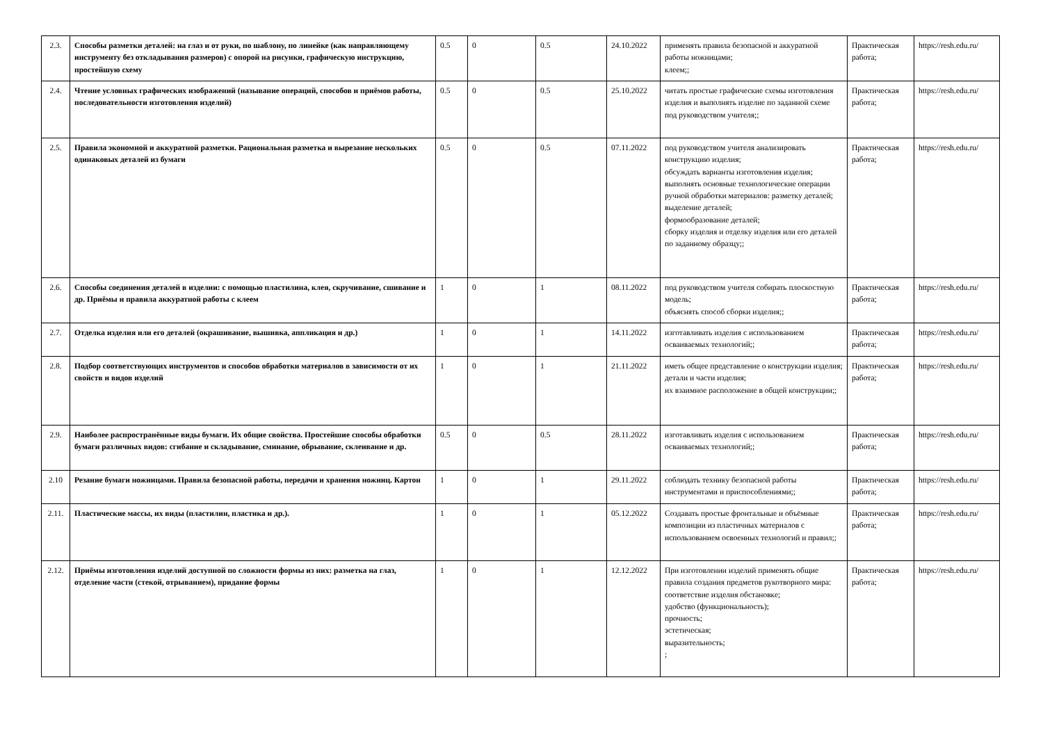| 2.3. | Способы разметки деталей: на глаз и от руки, по шаблону, по линейке (как направляющему инструменту без откладывания размеров) с опорой на рисунки, графическую инструкцию, простейшую схему | 0.5 | 0 | 0.5 | 24.10.2022 | применять правила безопасной и аккуратной работы ножницами; клеем;; | Практическая работа; | https://resh.edu.ru/ |
| 2.4. | Чтение условных графических изображений (называние операций, способов и приёмов работы, последовательности изготовления изделий) | 0.5 | 0 | 0.5 | 25.10.2022 | читать простые графические схемы изготовления изделия и выполнять изделие по заданной схеме под руководством учителя;; | Практическая работа; | https://resh.edu.ru/ |
| 2.5. | Правила экономной и аккуратной разметки. Рациональная разметка и вырезание нескольких одинаковых деталей из бумаги | 0.5 | 0 | 0.5 | 07.11.2022 | под руководством учителя анализировать конструкцию изделия; обсуждать варианты изготовления изделия; выполнять основные технологические операции ручной обработки материалов: разметку деталей; выделение деталей; формообразование деталей; сборку изделия и отделку изделия или его деталей по заданному образцу;; | Практическая работа; | https://resh.edu.ru/ |
| 2.6. | Способы соединения деталей в изделии: с помощью пластилина, клея, скручивание, сшивание и др. Приёмы и правила аккуратной работы с клеем | 1 | 0 | 1 | 08.11.2022 | под руководством учителя собирать плоскостную модель; объяснять способ сборки изделия;; | Практическая работа; | https://resh.edu.ru/ |
| 2.7. | Отделка изделия или его деталей (окрашивание, вышивка, аппликация и др.) | 1 | 0 | 1 | 14.11.2022 | изготавливать изделия с использованием осваиваемых технологий;; | Практическая работа; | https://resh.edu.ru/ |
| 2.8. | Подбор соответствующих инструментов и способов обработки материалов в зависимости от их свойств и видов изделий | 1 | 0 | 1 | 21.11.2022 | иметь общее представление о конструкции изделия; детали и части изделия; их взаимное расположение в общей конструкции;; | Практическая работа; | https://resh.edu.ru/ |
| 2.9. | Наиболее распространённые виды бумаги. Их общие свойства. Простейшие способы обработки бумаги различных видов: сгибание и складывание, сминание, обрывание, склеивание и др. | 0.5 | 0 | 0.5 | 28.11.2022 | изготавливать изделия с использованием осваиваемых технологий;; | Практическая работа; | https://resh.edu.ru/ |
| 2.10 | Резание бумаги ножницами. Правила безопасной работы, передачи и хранения ножниц. Картон | 1 | 0 | 1 | 29.11.2022 | соблюдать технику безопасной работы инструментами и приспособлениями;; | Практическая работа; | https://resh.edu.ru/ |
| 2.11. | Пластические массы, их виды (пластилин, пластика и др.). | 1 | 0 | 1 | 05.12.2022 | Создавать простые фронтальные и объёмные композиции из пластичных материалов с использованием освоенных технологий и правил;; | Практическая работа; | https://resh.edu.ru/ |
| 2.12. | Приёмы изготовления изделий доступной по сложности формы из них: разметка на глаз, отделение части (стекой, отрыванием), придание формы | 1 | 0 | 1 | 12.12.2022 | При изготовлении изделий применять общие правила создания предметов рукотворного мира: соответствие изделия обстановке; удобство (функциональность); прочность; эстетическая; выразительность; ; | Практическая работа; | https://resh.edu.ru/ |